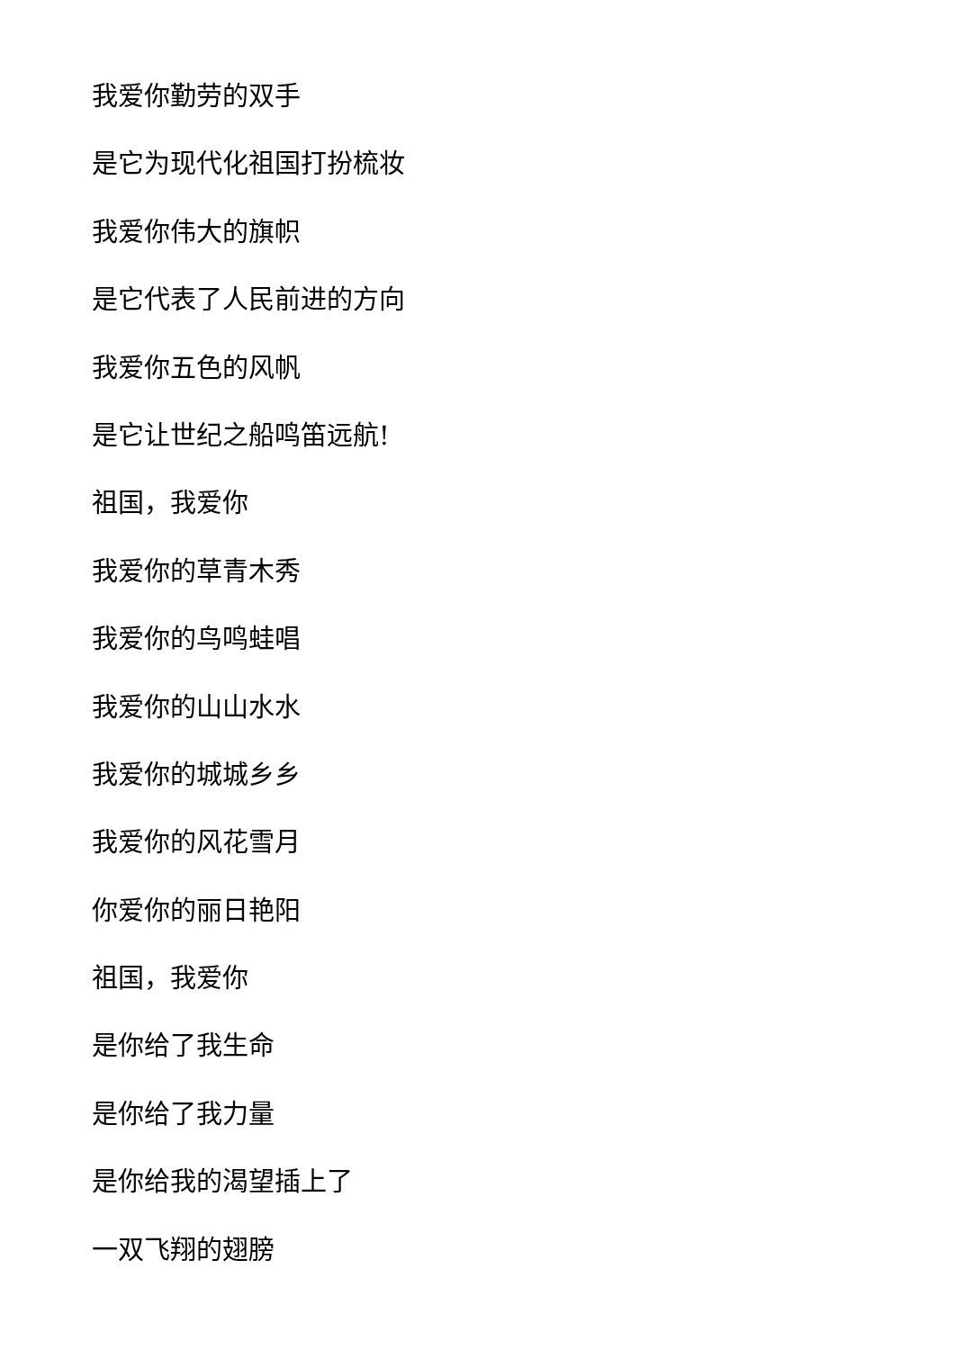我爱你勤劳的双手
是它为现代化祖国打扮梳妆
我爱你伟大的旗帜
是它代表了人民前进的方向
我爱你五色的风帆
是它让世纪之船鸣笛远航!
祖国，我爱你
我爱你的草青木秀
我爱你的鸟鸣蛙唱
我爱你的山山水水
我爱你的城城乡乡
我爱你的风花雪月
你爱你的丽日艳阳
祖国，我爱你
是你给了我生命
是你给了我力量
是你给我的渴望插上了
一双飞翔的翅膀